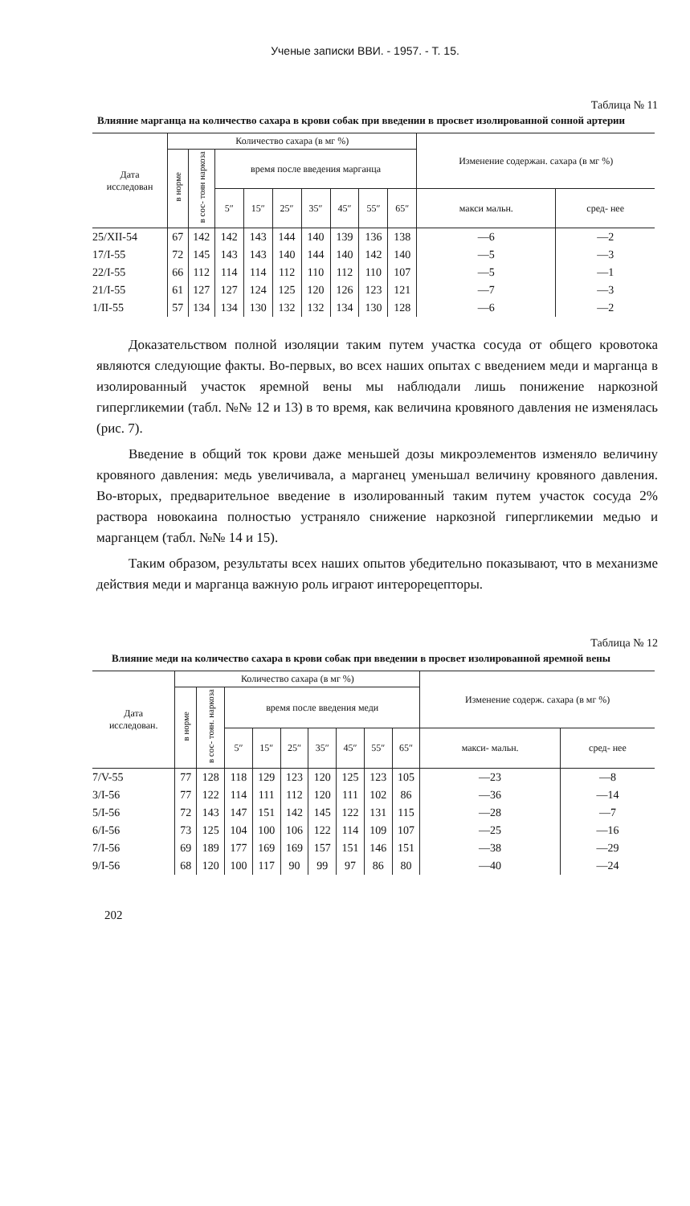Ученые записки ВВИ. - 1957. - Т. 15.
Таблица № 11
Влияние марганца на количество сахара в крови собак при введении в просвет изолированной сонной артерии
| Дата исследован | Количество сахара (в мг %) | | | | | | | | | Изменение содержан. сахара (в мг %) | |
| --- | --- | --- | --- | --- | --- | --- | --- | --- | --- | --- | --- |
| | в норме | в сос- тоян наркоза | время после введения марганца | | | | | | | | |
| | | | 5″ | 15″ | 25″ | 35″ | 45″ | 55″ | 65″ | макси мальн. | сред- нее |
| 25/XII-54 | 67 | 142 | 142 | 143 | 144 | 140 | 139 | 136 | 138 | —6 | —2 |
| 17/I-55 | 72 | 145 | 143 | 143 | 140 | 144 | 140 | 142 | 140 | —5 | —3 |
| 22/I-55 | 66 | 112 | 114 | 114 | 112 | 110 | 112 | 110 | 107 | —5 | —1 |
| 21/I-55 | 61 | 127 | 127 | 124 | 125 | 120 | 126 | 123 | 121 | —7 | —3 |
| 1/II-55 | 57 | 134 | 134 | 130 | 132 | 132 | 134 | 130 | 128 | —6 | —2 |
Доказательством полной изоляции таким путем участка сосуда от общего кровотока являются следующие факты. Во-первых, во всех наших опытах с введением меди и марганца в изолированный участок яремной вены мы наблюдали лишь понижение наркозной гипергликемии (табл. №№ 12 и 13) в то время, как величина кровяного давления не изменялась (рис. 7).
Введение в общий ток крови даже меньшей дозы микроэлементов изменяло величину кровяного давления: медь увеличивала, а марганец уменьшал величину кровяного давления. Во-вторых, предварительное введение в изолированный таким путем участок сосуда 2% раствора новокаина полностью устраняло снижение наркозной гипергликемии медью и марганцем (табл. №№ 14 и 15).
Таким образом, результаты всех наших опытов убедительно показывают, что в механизме действия меди и марганца важную роль играют интерорецепторы.
Таблица № 12
Влияние меди на количество сахара в крови собак при введении в просвет изолированной яремной вены
| Дата исследован. | Количество сахара (в мг %) | | | | | | | | | Изменение содерж. сахара (в мг %) | |
| --- | --- | --- | --- | --- | --- | --- | --- | --- | --- | --- | --- |
| | в норме | в сос- тоян. наркоза | время после введения меди | | | | | | | | |
| | | | 5″ | 15″ | 25″ | 35″ | 45″ | 55″ | 65″ | макси- мальн. | сред- нее |
| 7/V-55 | 77 | 128 | 118 | 129 | 123 | 120 | 125 | 123 | 105 | —23 | —8 |
| 3/I-56 | 77 | 122 | 114 | 111 | 112 | 120 | 111 | 102 | 86 | —36 | —14 |
| 5/I-56 | 72 | 143 | 147 | 151 | 142 | 145 | 122 | 131 | 115 | —28 | —7 |
| 6/I-56 | 73 | 125 | 104 | 100 | 106 | 122 | 114 | 109 | 107 | —25 | —16 |
| 7/I-56 | 69 | 189 | 177 | 169 | 169 | 157 | 151 | 146 | 151 | —38 | —29 |
| 9/I-56 | 68 | 120 | 100 | 117 | 90 | 99 | 97 | 86 | 80 | —40 | —24 |
202